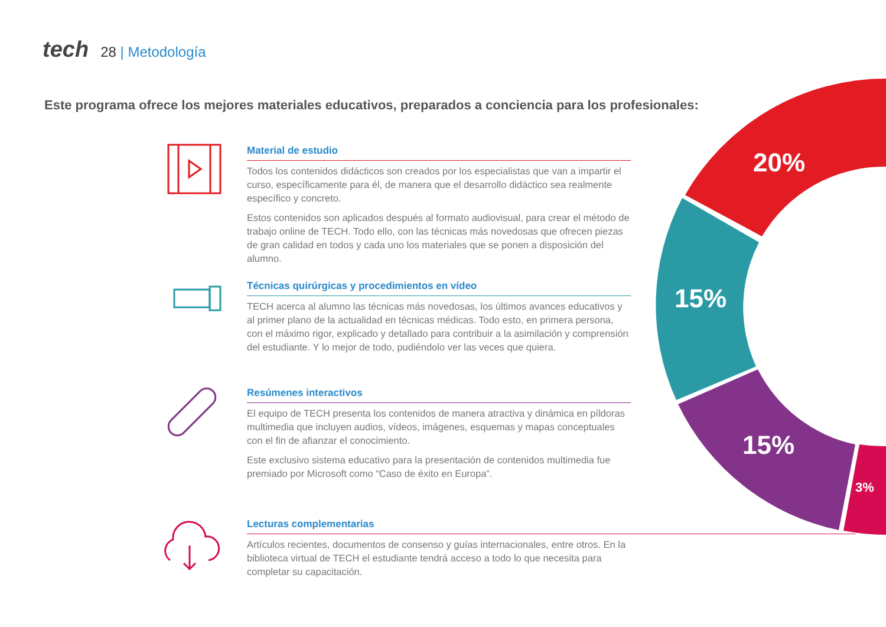tech
28 | Metodología
Este programa ofrece los mejores materiales educativos, preparados a conciencia para los profesionales:
Material de estudio
Todos los contenidos didácticos son creados por los especialistas que van a impartir el curso, específicamente para él, de manera que el desarrollo didáctico sea realmente específico y concreto.
Estos contenidos son aplicados después al formato audiovisual, para crear el método de trabajo online de TECH. Todo ello, con las técnicas más novedosas que ofrecen piezas de gran calidad en todos y cada uno los materiales que se ponen a disposición del alumno.
Técnicas quirúrgicas y procedimientos en vídeo
TECH acerca al alumno las técnicas más novedosas, los últimos avances educativos y al primer plano de la actualidad en técnicas médicas. Todo esto, en primera persona, con el máximo rigor, explicado y detallado para contribuir a la asimilación y comprensión del estudiante. Y lo mejor de todo, pudiéndolo ver las veces que quiera.
Resúmenes interactivos
El equipo de TECH presenta los contenidos de manera atractiva y dinámica en píldoras multimedia que incluyen audios, vídeos, imágenes, esquemas y mapas conceptuales con el fin de afianzar el conocimiento.
Este exclusivo sistema educativo para la presentación de contenidos multimedia fue premiado por Microsoft como “Caso de éxito en Europa”.
Lecturas complementarias
Artículos recientes, documentos de consenso y guías internacionales, entre otros. En la biblioteca virtual de TECH el estudiante tendrá acceso a todo lo que necesita para completar su capacitación.
20%
15%
15%
3%